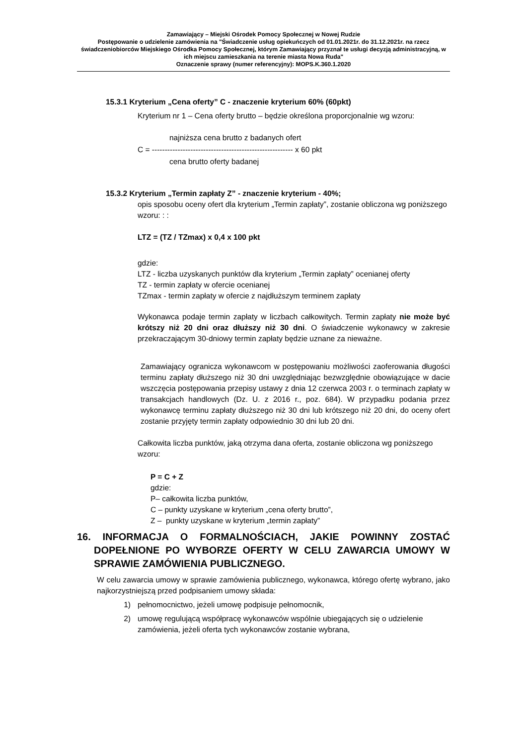Zamawiający – Miejski Ośrodek Pomocy Społecznej w Nowej Rudzie
Postępowanie o udzielenie zamówienia na "Świadczenie usług opiekuńczych od 01.01.2021r. do 31.12.2021r. na rzecz świadczeniobiorców Miejskiego Ośrodka Pomocy Społecznej, którym Zamawiający przyznał te usługi decyzją administracyjną, w ich miejscu zamieszkania na terenie miasta Nowa Ruda"
Oznaczenie sprawy (numer referencyjny): MOPS.K.360.1.2020
15.3.1 Kryterium „Cena oferty” C - znaczenie kryterium 60% (60pkt)
Kryterium nr 1 – Cena oferty brutto – będzie określona proporcjonalnie wg wzoru:
najniższa cena brutto z badanych ofert
C = ------------------------------------------------------- x 60 pkt
cena brutto oferty badanej
15.3.2 Kryterium „Termin zapłaty Z” - znaczenie kryterium - 40%;
opis sposobu oceny ofert dla kryterium „Termin zapłaty”, zostanie obliczona wg poniższego wzoru: : :
LTZ = (TZ / TZmax) x 0,4 x 100 pkt
gdzie:
LTZ - liczba uzyskanych punktów dla kryterium „Termin zapłaty” ocenianej oferty
TZ - termin zapłaty w ofercie ocenianej
TZmax - termin zapłaty w ofercie z najdłuższym terminem zapłaty
Wykonawca podaje termin zapłaty w liczbach całkowitych. Termin zapłaty nie może być krótszy niż 20 dni oraz dłuższy niż 30 dni. O świadczenie wykonawcy w zakresie przekraczającym 30-dniowy termin zapłaty będzie uznane za nieważne.
Zamawiający ogranicza wykonawcom w postępowaniu możliwości zaoferowania długości terminu zapłaty dłuższego niż 30 dni uwzględniając bezwzględnie obowiązujące w dacie wszczęcia postępowania przepisy ustawy z dnia 12 czerwca 2003 r. o terminach zapłaty w transakcjach handlowych (Dz. U. z 2016 r., poz. 684). W przypadku podania przez wykonawcę terminu zapłaty dłuższego niż 30 dni lub krótszego niż 20 dni, do oceny ofert zostanie przyjęty termin zapłaty odpowiednio 30 dni lub 20 dni.
Całkowita liczba punktów, jaką otrzyma dana oferta, zostanie obliczona wg poniższego wzoru:
P = C + Z
gdzie:
P– całkowita liczba punktów,
C – punkty uzyskane w kryterium „cena oferty brutto”,
Z – punkty uzyskane w kryterium „termin zapłaty”
16. INFORMACJA O FORMALNOŚCIACH, JAKIE POWINNY ZOSTAĆ DOPEŁNIONE PO WYBORZE OFERTY W CELU ZAWARCIA UMOWY W SPRAWIE ZAMÓWIENIA PUBLICZNEGO.
W celu zawarcia umowy w sprawie zamówienia publicznego, wykonawca, którego ofertę wybrano, jako najkorzystniejszą przed podpisaniem umowy składa:
1) pełnomocnictwo, jeżeli umowę podpisuje pełnomocnik,
2) umowę regulującą współpracę wykonawców wspólnie ubiegających się o udzielenie zamówienia, jeżeli oferta tych wykonawców zostanie wybrana,